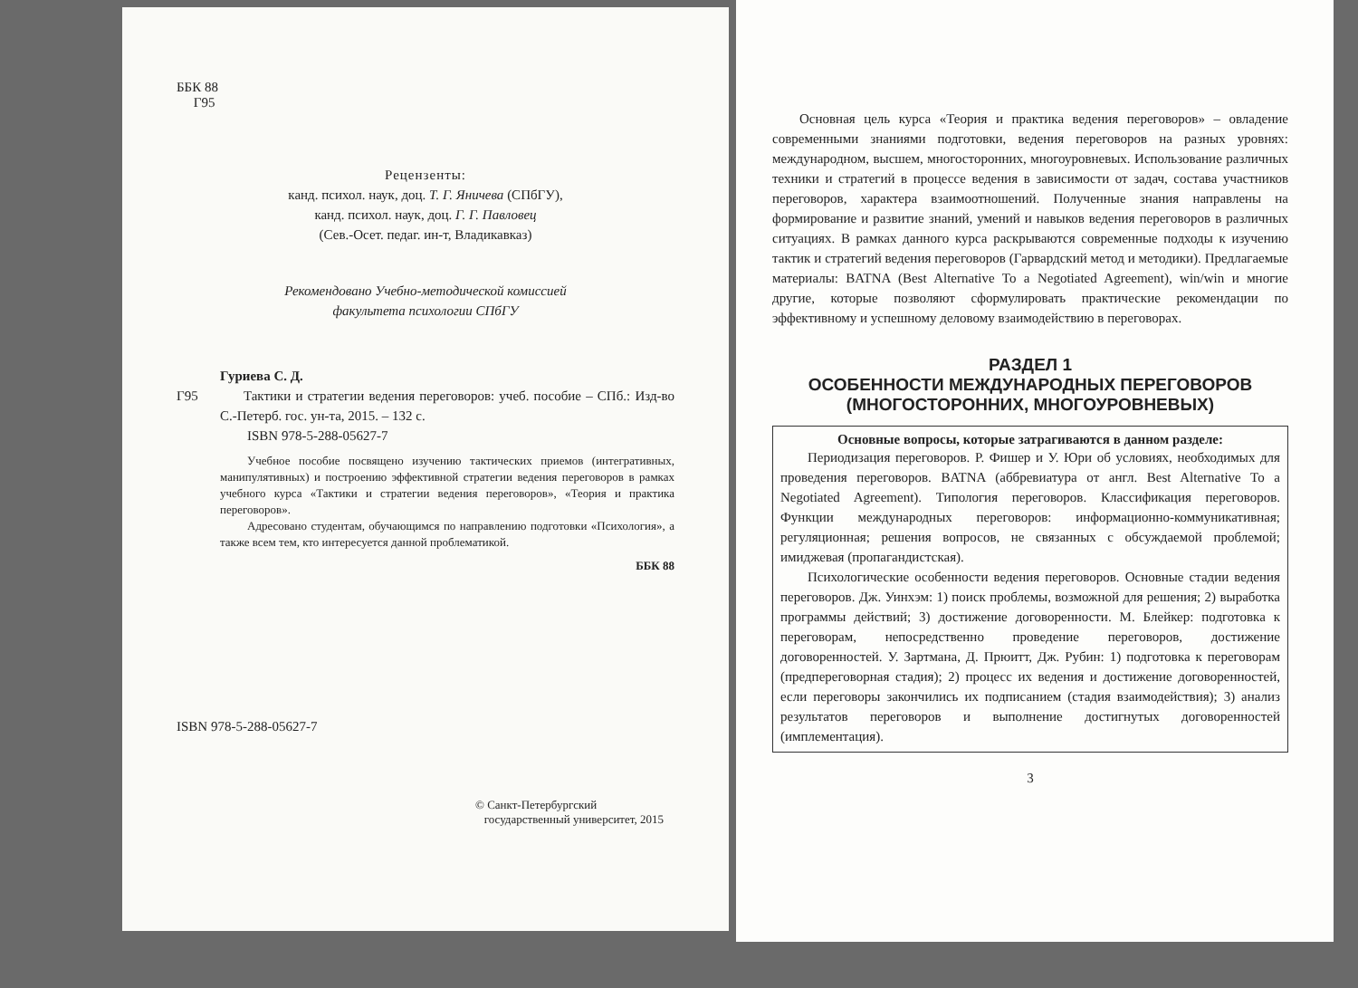ББК 88
Г95
Рецензенты:
канд. психол. наук, доц. Т. Г. Яничева (СПбГУ),
канд. психол. наук, доц. Г. Г. Павловец
(Сев.-Осет. педаг. ин-т, Владикавказ)
Рекомендовано Учебно-методической комиссией
факультета психологии СПбГУ
Гуриева С. Д.
Г95 Тактики и стратегии ведения переговоров: учеб. пособие – СПб.: Изд-во С.-Петерб. гос. ун-та, 2015. – 132 с.
ISBN 978-5-288-05627-7
Учебное пособие посвящено изучению тактических приемов (интегративных, манипулятивных) и построению эффективной стратегии ведения переговоров в рамках учебного курса «Тактики и стратегии ведения переговоров», «Теория и практика переговоров».
Адресовано студентам, обучающимся по направлению подготовки «Психология», а также всем тем, кто интересуется данной проблематикой.
ББК 88
ISBN 978-5-288-05627-7
© Санкт-Петербургский
государственный университет, 2015
Основная цель курса «Теория и практика ведения переговоров» – овладение современными знаниями подготовки, ведения переговоров на разных уровнях: международном, высшем, многосторонних, многоуровневых. Использование различных техники и стратегий в процессе ведения в зависимости от задач, состава участников переговоров, характера взаимоотношений. Полученные знания направлены на формирование и развитие знаний, умений и навыков ведения переговоров в различных ситуациях. В рамках данного курса раскрываются современные подходы к изучению тактик и стратегий ведения переговоров (Гарвардский метод и методики). Предлагаемые материалы: BATNA (Best Alternative To a Negotiated Agreement), win/win и многие другие, которые позволяют сформулировать практические рекомендации по эффективному и успешному деловому взаимодействию в переговорах.
РАЗДЕЛ 1
ОСОБЕННОСТИ МЕЖДУНАРОДНЫХ ПЕРЕГОВОРОВ
(МНОГОСТОРОННИХ, МНОГОУРОВНЕВЫХ)
Основные вопросы, которые затрагиваются в данном разделе:
Периодизация переговоров. Р. Фишер и У. Юри об условиях, необходимых для проведения переговоров. BATNA (аббревиатура от англ. Best Alternative To a Negotiated Agreement). Типология переговоров. Классификация переговоров. Функции международных переговоров: информационно-коммуникативная; регуляционная; решения вопросов, не связанных с обсуждаемой проблемой; имиджевая (пропагандистская).
Психологические особенности ведения переговоров. Основные стадии ведения переговоров. Дж. Уинхэм: 1) поиск проблемы, возможной для решения; 2) выработка программы действий; 3) достижение договоренности. М. Блейкер: подготовка к переговорам, непосредственно проведение переговоров, достижение договоренностей. У. Зартмана, Д. Прюитт, Дж. Рубин: 1) подготовка к переговорам (предпереговорная стадия); 2) процесс их ведения и достижение договоренностей, если переговоры закончились их подписанием (стадия взаимодействия); 3) анализ результатов переговоров и выполнение достигнутых договоренностей (имплементация).
3